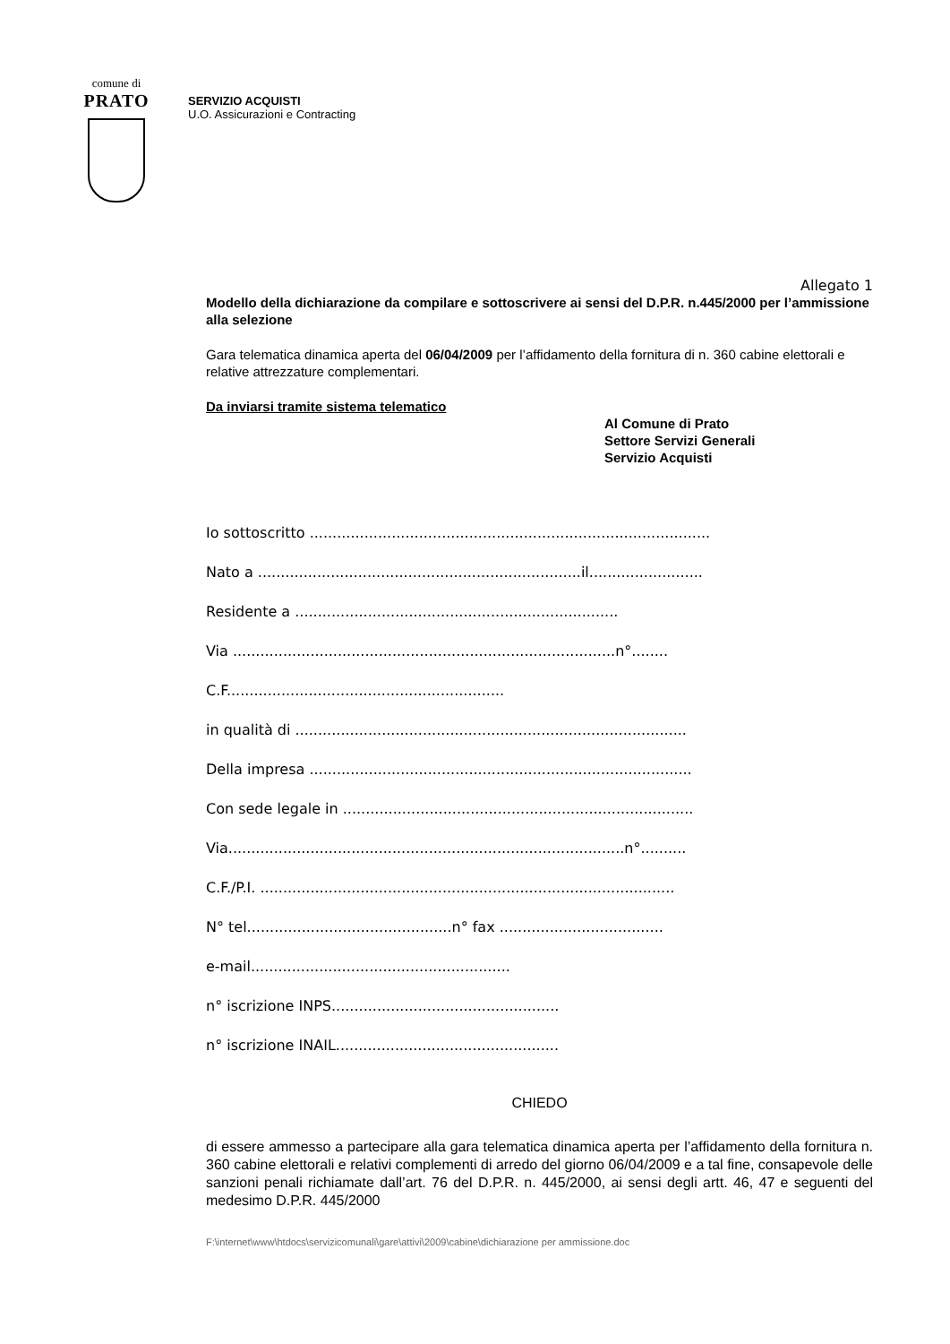comune di
PRATO
SERVIZIO ACQUISTI
U.O. Assicurazioni e Contracting
Allegato 1
Modello della dichiarazione da compilare e sottoscrivere ai sensi del D.P.R. n.445/2000 per l’ammissione alla selezione
Gara telematica dinamica aperta del 06/04/2009 per l’affidamento della fornitura di n. 360 cabine elettorali e relative attrezzature complementari.
Da inviarsi tramite sistema telematico
Al Comune di Prato
Settore Servizi Generali
Servizio Acquisti
Io sottoscritto ........................................................................................
Nato a .......................................................................il.........................
Residente a .......................................................................
Via ....................................................................................n°........
C.F.............................................................
in qualità di ......................................................................................
Della impresa ....................................................................................
Con sede legale in .............................................................................
Via.......................................................................................n°..........
C.F./P.I. ...........................................................................................
N° tel.............................................n° fax ....................................
e-mail.........................................................
n° iscrizione INPS..................................................
n° iscrizione INAIL.................................................
CHIEDO
di essere ammesso a partecipare alla gara telematica dinamica aperta per l’affidamento della fornitura n. 360 cabine elettorali e relativi complementi di arredo del giorno 06/04/2009 e a tal fine, consapevole delle sanzioni penali richiamate dall’art. 76 del D.P.R. n. 445/2000, ai sensi degli artt. 46, 47 e seguenti del medesimo D.P.R. 445/2000
F:\internet\www\htdocs\servizicomunali\gare\attivi\2009\cabine\dichiarazione per ammissione.doc